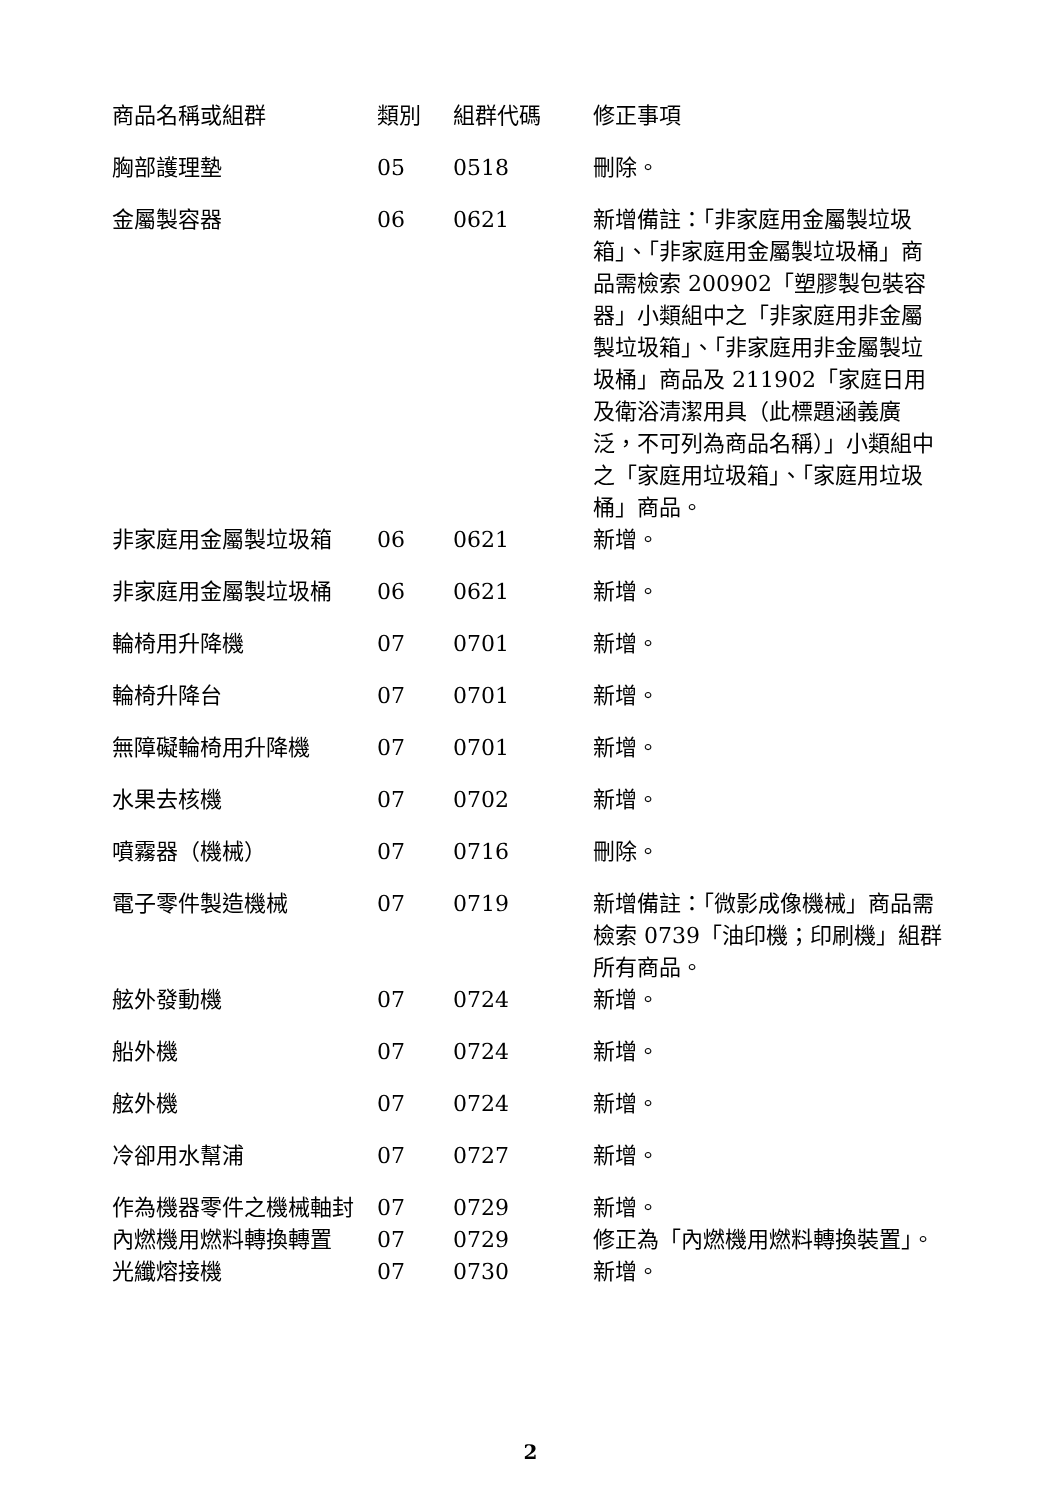| 商品名稱或組群 | 類別 | 組群代碼 | 修正事項 |
| --- | --- | --- | --- |
| 胸部護理墊 | 05 | 0518 | 刪除。 |
| 金屬製容器 | 06 | 0621 | 新增備註：「非家庭用金屬製垃圾箱」、「非家庭用金屬製垃圾桶」商品需檢索 200902「塑膠製包裝容器」小類組中之「非家庭用非金屬製垃圾箱」、「非家庭用非金屬製垃圾桶」商品及 211902「家庭日用及衛浴清潔用具（此標題涵義廣泛，不可列為商品名稱）」小類組中之「家庭用垃圾箱」、「家庭用垃圾桶」商品。 |
| 非家庭用金屬製垃圾箱 | 06 | 0621 | 新增。 |
| 非家庭用金屬製垃圾桶 | 06 | 0621 | 新增。 |
| 輪椅用升降機 | 07 | 0701 | 新增。 |
| 輪椅升降台 | 07 | 0701 | 新增。 |
| 無障礙輪椅用升降機 | 07 | 0701 | 新增。 |
| 水果去核機 | 07 | 0702 | 新增。 |
| 噴霧器（機械） | 07 | 0716 | 刪除。 |
| 電子零件製造機械 | 07 | 0719 | 新增備註：「微影成像機械」商品需檢索 0739「油印機；印刷機」組群所有商品。 |
| 舷外發動機 | 07 | 0724 | 新增。 |
| 船外機 | 07 | 0724 | 新增。 |
| 舷外機 | 07 | 0724 | 新增。 |
| 冷卻用水幫浦 | 07 | 0727 | 新增。 |
| 作為機器零件之機械軸封 | 07 | 0729 | 新增。 |
| 內燃機用燃料轉換轉置 | 07 | 0729 | 修正為「內燃機用燃料轉換裝置」。 |
| 光纖熔接機 | 07 | 0730 | 新增。 |
2